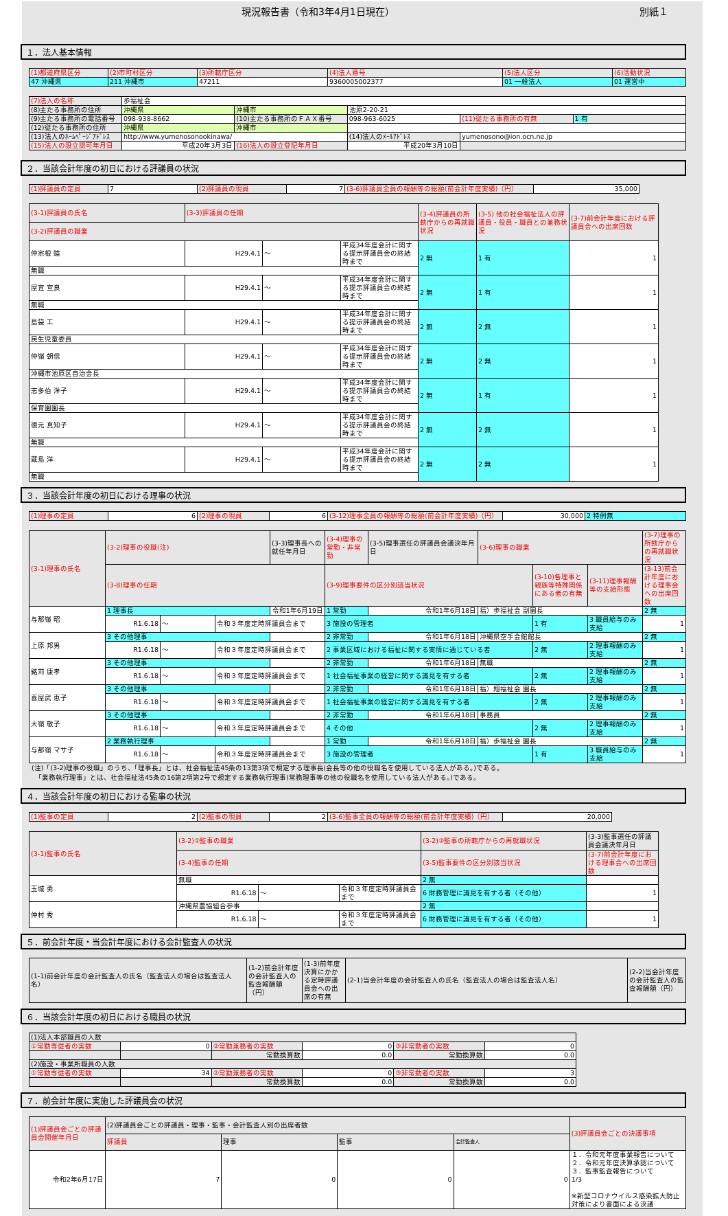現況報告書（令和3年4月1日現在） 別紙１
１．法人基本情報
| (1)都道府県区分 | (2)市町村区分 | (3)所轄庁区分 | (4)法人番号 | (5)法人区分 | (6)活動状況 |
| --- | --- | --- | --- | --- | --- |
| 47 沖縄県 | 211 沖縄市 | 47211 | 9360005002377 | 01 一般法人 | 01 運営中 |
| (7)法人の名称 | 歩福祉会 | | | | |
| (8)主たる事務所の住所 | 沖縄県 | 沖縄市 | 池原2-20-21 | | |
| (9)主たる事務所の電話番号 | 098-938-8662 | (10)主たる事務所のＦＡＸ番号 | 098-963-6025 | (11)従たる事務所の有無 | 1 有 |
| (12)従たる事務所の住所 | 沖縄県 | 沖縄市 | | | |
| (13)法人のﾎｰﾑﾍﾟｰｼﾞｱﾄﾞﾚｽ | http://www.yumenosonookinawa/ | | (14)法人のﾒｰﾙｱﾄﾞﾚｽ | yumenosono@ion.ocn.ne.jp | |
| (15)法人の設立認可年月日 | 平成20年3月3日 | (16)法人の設立登記年月日 | 平成20年3月10日 | | |
２．当該会計年度の初日における評議員の状況
| (1)評議員の定員 | 7 | (2)評議員の現員 | 7 | (3-6)評議員全員の報酬等の総額(前会計年度実績)（円） | 35,000 |
| (3-1)評議員の氏名 | (3-3)評議員の任期 | | | (3-4)評議員の所轄庁からの再就職状況 | (3-5) 他の社会福祉法人の評議員・役員・職員との兼務状況 | (3-7)前会計年度における評議員会への出席回数 |
| (3-2)評議員の職業 | | | | | | |
| 仲宗根 睦 | H29.4.1 | ～ | 平成34年度会計に関する提示評議員会の終結時まで | 2 無 | 1 有 | 1 |
| 無職 | | | | | | |
| 屋宜 宣良 | H29.4.1 | ～ | 平成34年度会計に関する提示評議員会の終結時まで | 2 無 | 1 有 | 1 |
| 無職 | | | | | | |
| 島袋 工 | H29.4.1 | ～ | 平成34年度会計に関する提示評議員会の終結時まで | 2 無 | 2 無 | 1 |
| 民生児童委員 | | | | | | |
| 仲嶺 朝信 | H29.4.1 | ～ | 平成34年度会計に関する提示評議員会の終結時まで | 2 無 | 2 無 | 1 |
| 沖縄市池原区自治会長 | | | | | | |
| 志多伯 洋子 | H29.4.1 | ～ | 平成34年度会計に関する提示評議員会の終結時まで | 2 無 | 1 有 | 1 |
| 保育園園長 | | | | | | |
| 徳元 真知子 | H29.4.1 | ～ | 平成34年度会計に関する提示評議員会の終結時まで | 2 無 | 2 無 | 1 |
| 無職 | | | | | | |
| 蔵島 洋 | H29.4.1 | ～ | 平成34年度会計に関する提示評議員会の終結時まで | 2 無 | 2 無 | 1 |
| 無職 | | | | | | |
３．当該会計年度の初日における理事の状況
| (1)理事の定員 | 6 | (2)理事の現員 | 6 | (3-12)理事全員の報酬等の総額(前会計年度実績)（円） | 30,000 | 2 特例無 |
| (3-1)理事の氏名 | (3-2)理事の役職(注) | | | (3-3)理事長への就任年月日 | (3-4)理事の常勤・非常勤 | (3-5)理事選任の評議員会議決年月日 | (3-6)理事の職業 | | | (3-7)理事の所轄庁からの再就職状況 |
| | (3-8)理事の任期 | | | | (3-9)理事要件の区分別該当状況 | | | (3-10)各理事と親族等特殊関係にある者の有無 | (3-11)理事報酬等の支給形態 | (3-13)前会計年度における理事会への出席回数 |
| 与那嶺 昭 | 1 理事長 | | | 令和1年6月19日 | 1 常勤 | 令和1年6月18日 | 福）歩福祉会 副園長 | | | 2 無 |
| | R1.6.18 | ～ | 令和３年度定時評議員会まで | | 3 施設の管理者 | | | 1 有 | 3 職員給与のみ支給 | 1 |
| 上原 邦男 | 3 その他理事 | | | | 2 非常勤 | 令和1年6月18日 | 沖縄県空手会館館長 | | | 2 無 |
| | R1.6.18 | ～ | 令和３年度定時評議員会まで | | 2 事業区域における福祉に関する実情に通じている者 | | | 2 無 | 2 理事報酬のみ支給 | 1 |
| 銘苅 康孝 | 3 その他理事 | | | | 2 非常勤 | 令和1年6月18日 | 無職 | | | 2 無 |
| | R1.6.18 | ～ | 令和３年度定時評議員会まで | | 1 社会福祉事業の経営に関する識見を有する者 | | | 2 無 | 2 理事報酬のみ支給 | 1 |
| 喜屋武 恵子 | 3 その他理事 | | | | 2 非常勤 | 令和1年6月18日 | 福）翔福祉会 園長 | | | 2 無 |
| | R1.6.18 | ～ | 令和３年度定時評議員会まで | | 1 社会福祉事業の経営に関する識見を有する者 | | | 2 無 | 2 理事報酬のみ支給 | 1 |
| 大嶺 敬子 | 3 その他理事 | | | | 2 非常勤 | 令和1年6月18日 | 事務員 | | | 2 無 |
| | R1.6.18 | ～ | 令和３年度定時評議員会まで | | 4 その他 | | | 2 無 | 2 理事報酬のみ支給 | 1 |
| 与那嶺 マサ子 | 2 業務執行理事 | | | | 1 常勤 | 令和1年6月18日 | 福）歩福祉会 園長 | | | 2 無 |
| | R1.6.18 | ～ | 令和３年度定時評議員会まで | | 3 施設の管理者 | | | 1 有 | 3 職員給与のみ支給 | 1 |
(注)「(3-2)理事の役職」のうち、「理事長」とは、社会福祉法45条の13第3項で規定する理事長(会長等の他の役職名を使用している法人がある。)である。
　「業務執行理事」とは、社会福祉法45条の16第2項第2号で規定する業務執行理事(常務理事等の他の役職名を使用している法人がある。)である。
４．当該会計年度の初日における監事の状況
| (1)監事の定員 | 2 | (2)監事の現員 | 2 | (3-6)監事全員の報酬等の総額(前会計年度実績)（円） | 20,000 |
| (3-1)監事の氏名 | (3-2)①監事の職業 | | | (3-2)②監事の所轄庁からの再就職状況 | (3-3)監事選任の評議員会議決年月日 |
| | (3-4)監事の任期 | | | (3-5)監事要件の区分別該当状況 | (3-7)前会計年度における理事会への出席回数 |
| 玉城 勇 | 無職 | | | 2 無 | |
| | R1.6.18 | ～ | 令和３年度定時評議員会まで | 6 財務管理に識見を有する者（その他） | 1 |
| 仲村 秀 | 沖縄県農協組合参事 | | | 2 無 | |
| | R1.6.18 | ～ | 令和３年度定時評議員会まで | 6 財務管理に識見を有する者（その他） | 1 |
５．前会計年度・当会計年度における会計監査人の状況
| (1-1)前会計年度の会計監査人の氏名（監査法人の場合は監査法人名） | (1-2)前会計年度の会計監査人の監査報酬額（円） | (1-3)前年度決算にかかる定時評議員会への出席の有無 | (2-1)当会計年度の会計監査人の氏名（監査法人の場合は監査法人名） | (2-2)当会計年度の会計監査人の監査報酬額（円） |
６．当該会計年度の初日における職員の状況
| (1)法人本部職員の人数 | | | | | |
| ①常勤専従者の実数 | 0 | ②常勤兼務者の実数 | 0 | ③非常勤者の実数 | 0 |
| | | 常勤換算数 | 0.0 | 常勤換算数 | 0.0 |
| (2)施設・事業所職員の人数 | | | | | |
| ①常勤専従者の実数 | 34 | ②常勤兼務者の実数 | 0 | ③非常勤者の実数 | 3 |
| | | 常勤換算数 | 0.0 | 常勤換算数 | 0.0 |
７．前会計年度に実施した評議員会の状況
| (1)評議員会ごとの評議員会開催年月日 | (2)評議員会ごとの評議員・理事・監事・会計監査人別の出席者数 | | | | (3)評議員会ごとの決議事項 |
| | 評議員 | 理事 | 監事 | 会計監査人 | |
| 令和2年6月17日 | 7 | 0 | 0 | 0 | １．令和元年度事業報告について ２．令和元年度決算承認について ３．監事監査報告について 1/3 ※新型コロナウイルス感染拡大防止対策により書面による決議 |